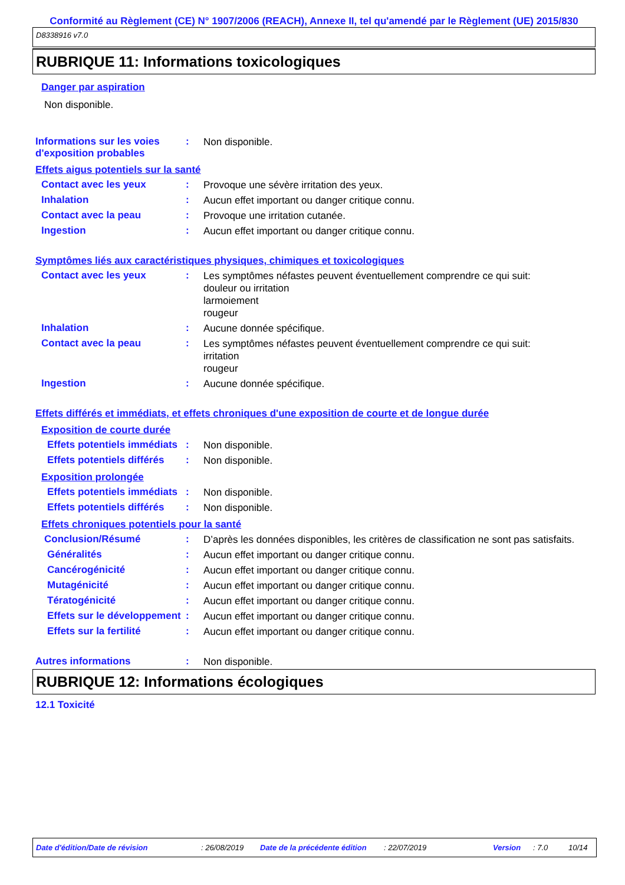Conformité au Règlement (CE) N° 1907/2006 (REACH), Annexe II, tel qu'amendé par le Règlement (UE) 2015/830
D8338916 v7.0
RUBRIQUE 11: Informations toxicologiques
Danger par aspiration
Non disponible.
Informations sur les voies d'exposition probables
:
Non disponible.
Effets aigus potentiels sur la santé
Contact avec les yeux :
Provoque une sévère irritation des yeux.
Inhalation :
Aucun effet important ou danger critique connu.
Contact avec la peau :
Provoque une irritation cutanée.
Ingestion :
Aucun effet important ou danger critique connu.
Symptômes liés aux caractéristiques physiques, chimiques et toxicologiques
Contact avec les yeux :
Les symptômes néfastes peuvent éventuellement comprendre ce qui suit:
douleur ou irritation
larmoiement
rougeur
Inhalation :
Aucune donnée spécifique.
Contact avec la peau :
Les symptômes néfastes peuvent éventuellement comprendre ce qui suit:
irritation
rougeur
Ingestion :
Aucune donnée spécifique.
Effets différés et immédiats, et effets chroniques d'une exposition de courte et de longue durée
Exposition de courte durée
Effets potentiels immédiats
:
Non disponible.
Effets potentiels différés
:
Non disponible.
Exposition prolongée
Effets potentiels immédiats
:
Non disponible.
Effets potentiels différés
:
Non disponible.
Effets chroniques potentiels pour la santé
Conclusion/Résumé :
D’après les données disponibles, les critères de classification ne sont pas satisfaits.
Généralités :
Aucun effet important ou danger critique connu.
Cancérogénicité :
Aucun effet important ou danger critique connu.
Mutagénicité :
Aucun effet important ou danger critique connu.
Tératogénicité :
Aucun effet important ou danger critique connu.
Effets sur le développement
:
Aucun effet important ou danger critique connu.
Effets sur la fertilité :
Aucun effet important ou danger critique connu.
Autres informations :
Non disponible.
RUBRIQUE 12: Informations écologiques
12.1 Toxicité
Date d'édition/Date de révision: 26/08/2019 Date de la précédente édition: 22/07/2019 Version: 7.0 10/14